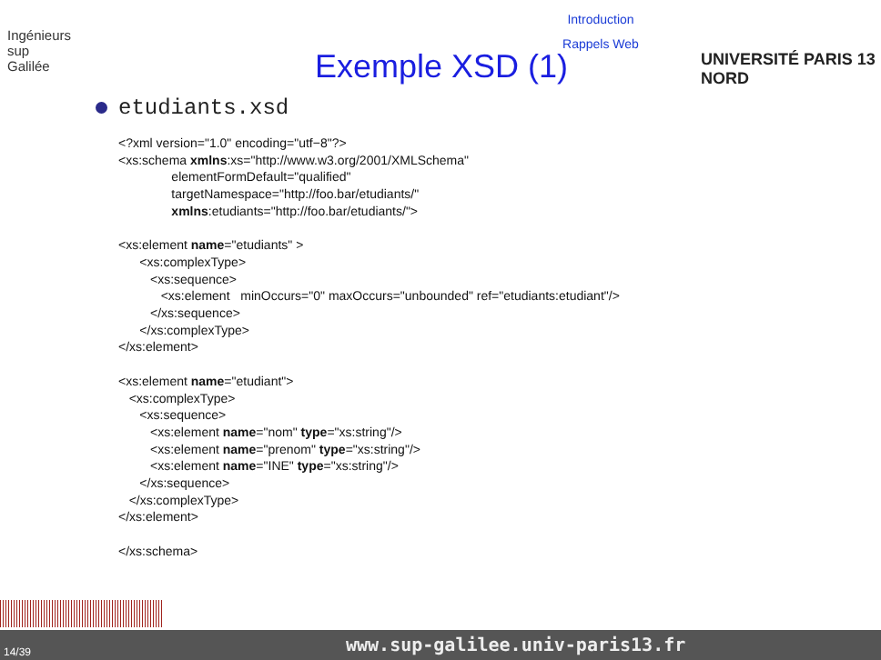Introduction
Rappels Web
Ingénieurs
sup
Galilée
Exemple XSD (1) UNIVERSITÉ PARIS 13 NORD
etudiants.xsd
<?xml version="1.0" encoding="utf−8"?>
<xs:schema xmlns:xs="http://www.w3.org/2001/XMLSchema"
               elementFormDefault="qualified"
               targetNamespace="http://foo.bar/etudiants/"
               xmlns:etudiants="http://foo.bar/etudiants/">

<xs:element name="etudiants" >
      <xs:complexType>
         <xs:sequence>
            <xs:element   minOccurs="0" maxOccurs="unbounded" ref="etudiants:etudiant"/>
         </xs:sequence>
      </xs:complexType>
</xs:element>

<xs:element name="etudiant">
   <xs:complexType>
      <xs:sequence>
         <xs:element name="nom" type="xs:string"/>
         <xs:element name="prenom" type="xs:string"/>
         <xs:element name="INE" type="xs:string"/>
      </xs:sequence>
   </xs:complexType>
</xs:element>

</xs:schema>
www.sup-galilee.univ-paris13.fr
14/39